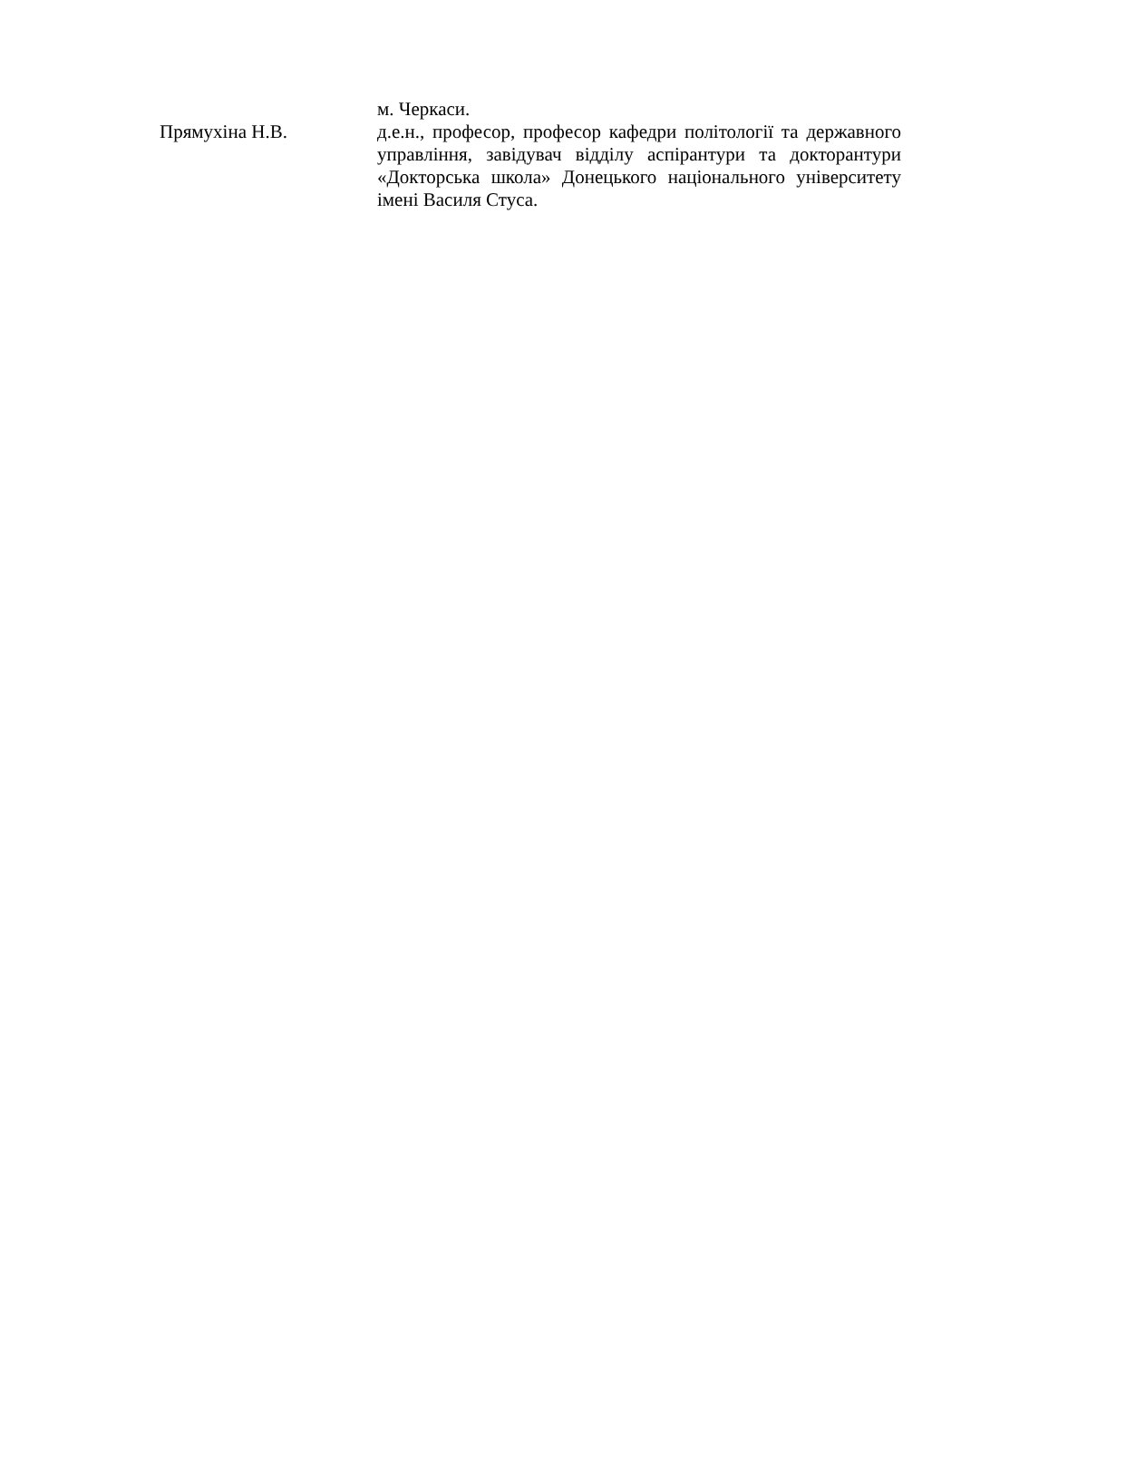м. Черкаси.
Прямухіна Н.В.
д.е.н., професор, професор кафедри політології та державного управління, завідувач відділу аспірантури та докторантури «Докторська школа» Донецького національного університету імені Василя Стуса.